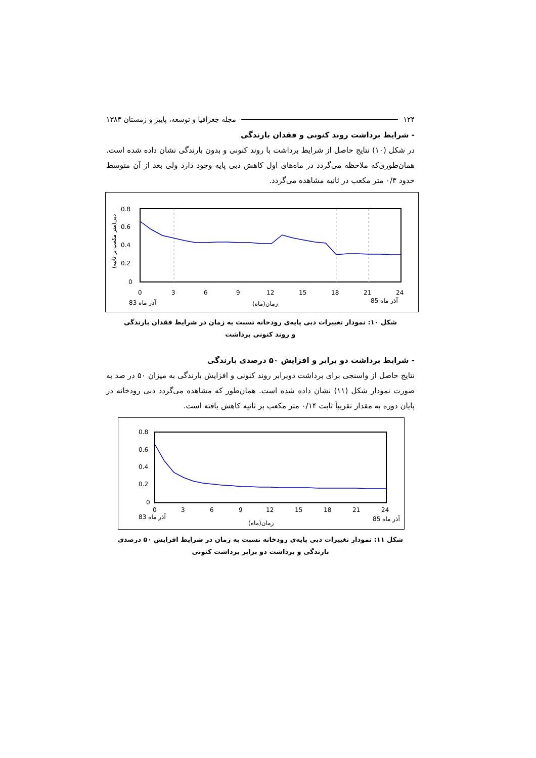۱۲۴ مجله جغرافیا و توسعه، پاییز و زمستان ۱۳۸۳
- شرایط برداشت روند کنونی و فقدان بارندگی
در شکل (۱۰) نتایج حاصل از شرایط برداشت با روند کنونی و بدون بارندگی نشان داده شده است. همان‌طوری‌که ملاحظه می‌گردد در ماه‌های اول کاهش دبی پایه وجود دارد ولی بعد از آن متوسط حدود ۰/۳ متر مکعب در ثانیه مشاهده می‌گردد.
0.8
0.6
0.4
0.2
0
0
3
6
9
12
15
18
21
24
83 آذر ماه
زمان(ماه)
85 آذر ماه
دبی(متر مکعب بر ثانیه)
شکل ۱۰: نمودار تغییرات دبی پایه‌ی رودخانه نسبت به زمان در شرایط فقدان بارندگی
و روند کنونی برداشت
- شرایط برداشت دو برابر و افزایش ۵۰ درصدی بارندگی
نتایج حاصل از واسنجی برای برداشت دوبرابر روند کنونی و افزایش بارندگی به میزان ۵۰ در صد به صورت نمودار شکل (۱۱) نشان داده شده است. همان‌طور که مشاهده می‌گردد دبی رودخانه در پایان دوره به مقدار تقریباً ثابت ۰/۱۴ متر مکعب بر ثانیه کاهش یافته است.
0.8
0.6
0.4
0.2
0
0
3
6
9
12
15
18
21
24
83 آذر ماه
زمان(ماه)
85 آذر ماه
شکل ۱۱: نمودار تغییرات دبی پایه‌ی رودخانه نسبت به زمان در شرایط افزایش ۵۰ درصدی
بارندگی و برداشت دو برابر برداشت کنونی